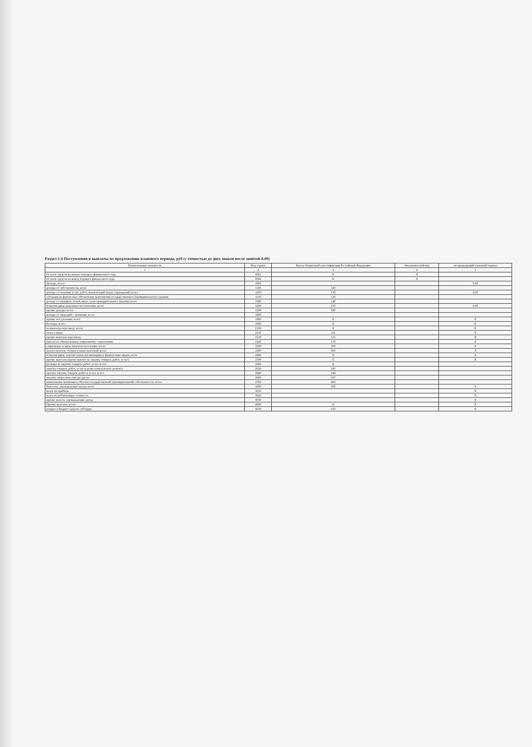Раздел 1.4 Поступления и выплаты по предложению планового периода, руб (с точностью до двух знаков после запятой-0,00)
| Наименование показателя | Код строки | Код по бюджетной классификации Российской Федерации | Аналитический код | на предыдущий плановый период |
| --- | --- | --- | --- | --- |
| 1 | 2 | 3 | 4 | 5 |
| Остаток средств на начало текущего финансового года | 0001 | X | X | |
| Остаток средств на конец текущего финансового года | 0002 | X | X | |
| Доходы, всего: | 1000 | | | 0,00 |
| доходы от собственности, всего | 1100 | 120 | | |
| доходы от оказания услуг, работ, компенсаций затрат учреждений, всего | 1200 | 130 | | 0,00 |
| субсидии на финансовое обеспечение выполнения государственного (муниципального) задания | 1210 | 130 | | |
| доходы от штрафов, пеней, иных сумм принудительного изъятия, всего | 1300 | 140 | | |
| безвозмездные денежные поступления, всего | 1400 | 150 | | 0,00 |
| прочие доходы, всего | 1500 | 180 | | |
| доходы от операций с активами, всего | 1900 | | | |
| прочие поступления, всего | 1980 | X | | X |
| Расходы, всего | 2000 | X | | X |
| на выплаты персоналу, всего | 2100 | X | | X |
| оплата труда | 2110 | 111 | | X |
| прочие выплаты персоналу | 2120 | 112 | | X |
| взносы по обязательному социальному страхованию | 2140 | 119 | | X |
| социальные и иные выплаты населению, всего | 2200 | 300 | | X |
| уплата налогов, сборов и иных платежей, всего | 2300 | 850 | | X |
| безвозмездные перечисления организациям и физическим лицам, всего | 2400 | X | | X |
| прочие выплаты (кроме выплат на закупку товаров, работ, услуг) | 2500 | X | | X |
| расходы на закупку товаров, работ, услуг, всего | 2600 | X | | |
| закупку товаров, работ, услуг в целях капитального ремонта | 2630 | 243 | | |
| прочую закупку товаров, работ и услуг, всего | 2640 | 244 | | |
| закупку энергетических ресурсов | 2660 | 247 | | |
| капитальные вложения в объекты государственной (муниципальной) собственности, всего | 2700 | 400 | | |
| Выплаты, уменьшающие доход, всего | 3000 | 100 | | X |
| налог на прибыль | 3010 | | | X |
| налог на добавленную стоимость | 3020 | | | X |
| прочие налоги, уменьшающие доход | 3030 | | | X |
| Прочие выплаты, всего | 4000 | X | | X |
| возврат в бюджет средств субсидии | 4010 | 610 | | X |